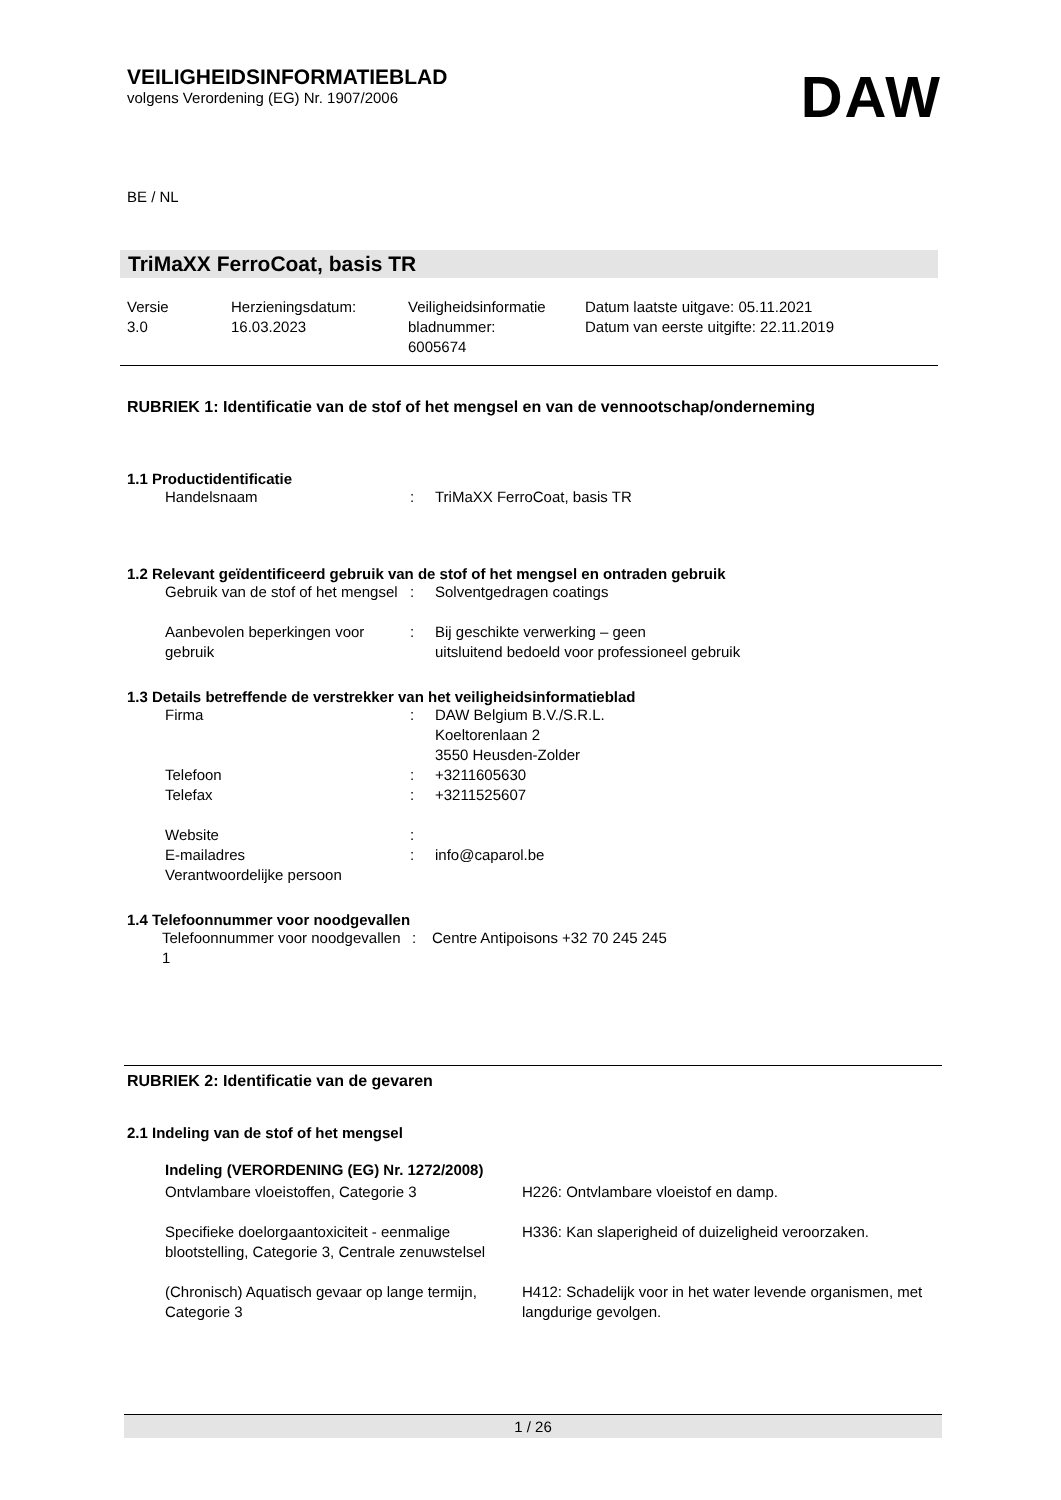VEILIGHEIDSINFORMATIEBLAD
volgens Verordening (EG) Nr. 1907/2006
DAW
BE / NL
TriMaXX FerroCoat, basis TR
| Versie 3.0 | Herzieningsdatum: 16.03.2023 | Veiligheidsinformatie bladnummer: 6005674 | Datum laatste uitgave: 05.11.2021 Datum van eerste uitgifte: 22.11.2019 |
RUBRIEK 1: Identificatie van de stof of het mengsel en van de vennootschap/onderneming
1.1 Productidentificatie
| Handelsnaam | : | TriMaXX FerroCoat, basis TR |
1.2 Relevant geïdentificeerd gebruik van de stof of het mengsel en ontraden gebruik
| Gebruik van de stof of het mengsel | : | Solventgedragen coatings |
| Aanbevolen beperkingen voor gebruik | : | Bij geschikte verwerking – geen uitsluitend bedoeld voor professioneel gebruik |
1.3 Details betreffende de verstrekker van het veiligheidsinformatieblad
| Firma | : | DAW Belgium B.V./S.R.L. Koeltorenlaan 2 3550 Heusden-Zolder |
| Telefoon | : | +3211605630 |
| Telefax | : | +3211525607 |
| Website | : | |
| E-mailadres | : | info@caparol.be |
| Verantwoordelijke persoon | | |
1.4 Telefoonnummer voor noodgevallen
| Telefoonnummer voor noodgevallen 1 | : | Centre Antipoisons +32 70 245 245 |
RUBRIEK 2: Identificatie van de gevaren
2.1 Indeling van de stof of het mengsel
Indeling (VERORDENING (EG) Nr. 1272/2008)
| Ontvlambare vloeistoffen, Categorie 3 | H226: Ontvlambare vloeistof en damp. |
| Specifieke doelorgaantoxiciteit - eenmalige blootstelling, Categorie 3, Centrale zenuwstelsel | H336: Kan slaperigheid of duizeligheid veroorzaken. |
| (Chronisch) Aquatisch gevaar op lange termijn, Categorie 3 | H412: Schadelijk voor in het water levende organismen, met langdurige gevolgen. |
1 / 26